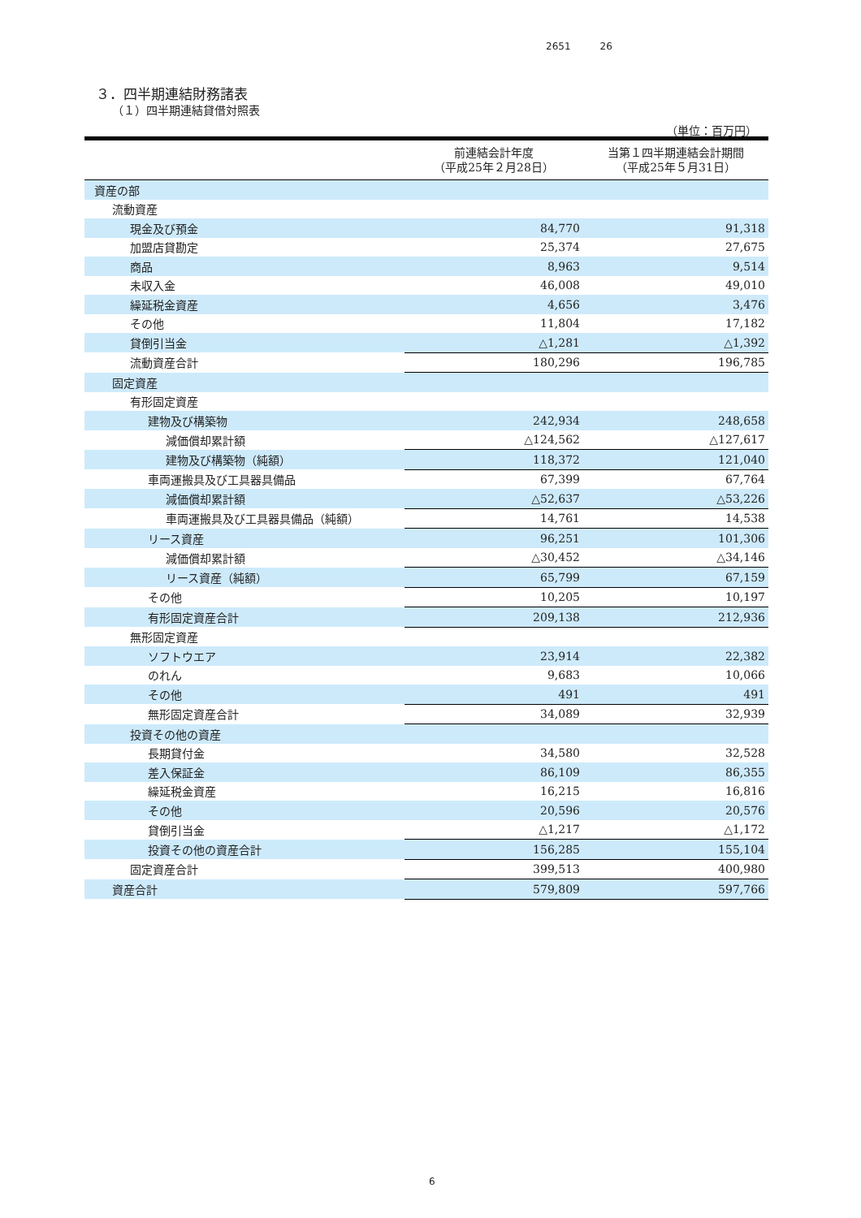2651 26
３．四半期連結財務諸表
（１）四半期連結貸借対照表
（単位：百万円）
| | 前連結会計年度 （平成25年２月28日） | 当第１四半期連結会計期間 （平成25年５月31日） |
| --- | --- | --- |
| 資産の部 | | |
| 流動資産 | | |
| 現金及び預金 | 84,770 | 91,318 |
| 加盟店貸勘定 | 25,374 | 27,675 |
| 商品 | 8,963 | 9,514 |
| 未収入金 | 46,008 | 49,010 |
| 繰延税金資産 | 4,656 | 3,476 |
| その他 | 11,804 | 17,182 |
| 貸倒引当金 | △1,281 | △1,392 |
| 流動資産合計 | 180,296 | 196,785 |
| 固定資産 | | |
| 有形固定資産 | | |
| 建物及び構築物 | 242,934 | 248,658 |
| 減価償却累計額 | △124,562 | △127,617 |
| 建物及び構築物（純額） | 118,372 | 121,040 |
| 車両運搬具及び工具器具備品 | 67,399 | 67,764 |
| 減価償却累計額 | △52,637 | △53,226 |
| 車両運搬具及び工具器具備品（純額） | 14,761 | 14,538 |
| リース資産 | 96,251 | 101,306 |
| 減価償却累計額 | △30,452 | △34,146 |
| リース資産（純額） | 65,799 | 67,159 |
| その他 | 10,205 | 10,197 |
| 有形固定資産合計 | 209,138 | 212,936 |
| 無形固定資産 | | |
| ソフトウエア | 23,914 | 22,382 |
| のれん | 9,683 | 10,066 |
| その他 | 491 | 491 |
| 無形固定資産合計 | 34,089 | 32,939 |
| 投資その他の資産 | | |
| 長期貸付金 | 34,580 | 32,528 |
| 差入保証金 | 86,109 | 86,355 |
| 繰延税金資産 | 16,215 | 16,816 |
| その他 | 20,596 | 20,576 |
| 貸倒引当金 | △1,217 | △1,172 |
| 投資その他の資産合計 | 156,285 | 155,104 |
| 固定資産合計 | 399,513 | 400,980 |
| 資産合計 | 579,809 | 597,766 |
6